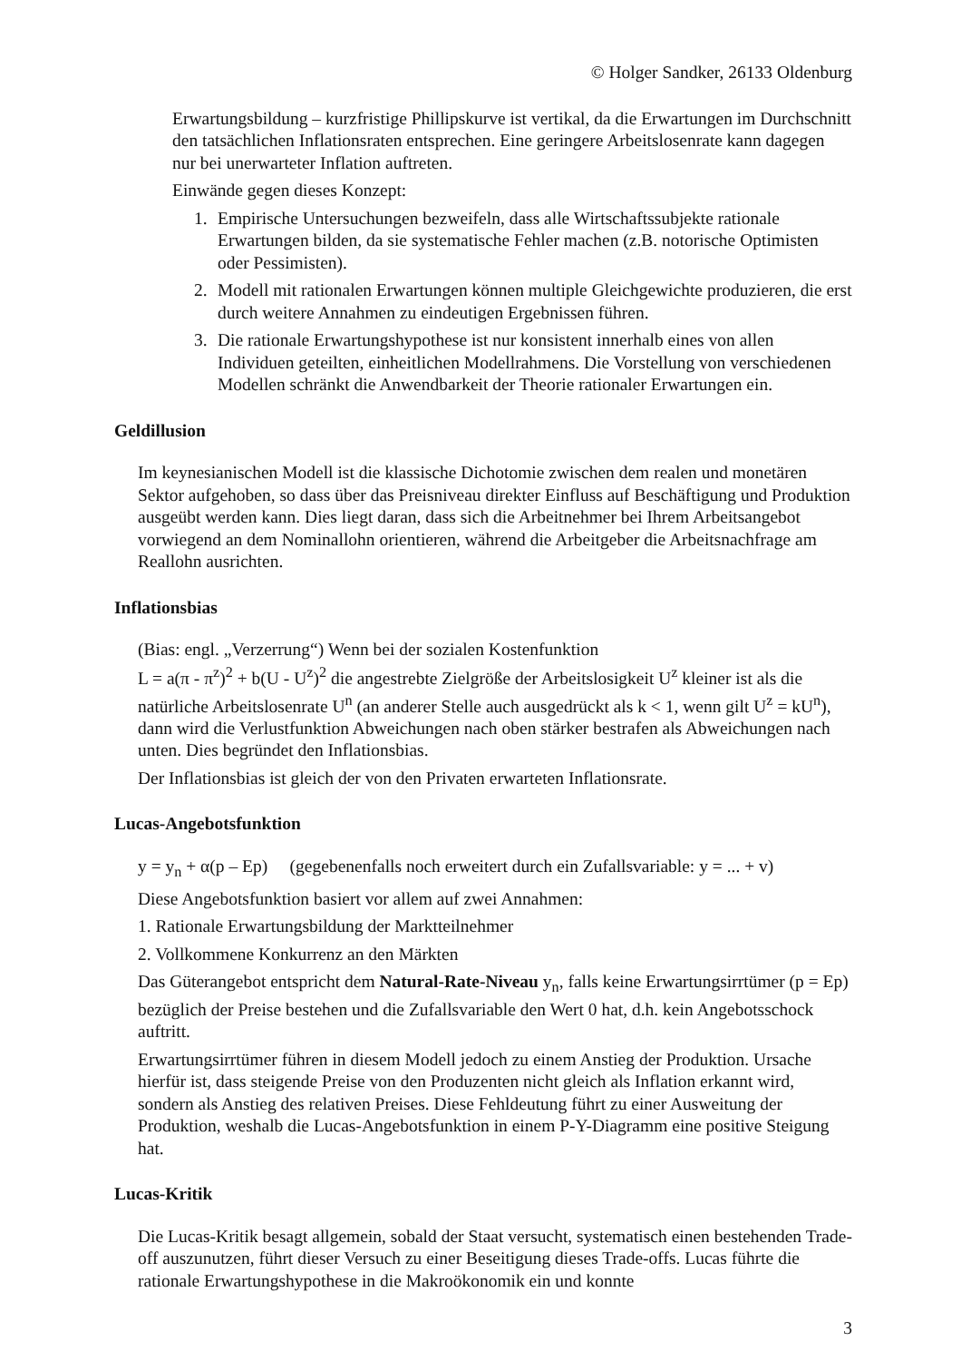© Holger Sandker, 26133 Oldenburg
Erwartungsbildung – kurzfristige Phillipskurve ist vertikal, da die Erwartungen im Durchschnitt den tatsächlichen Inflationsraten entsprechen. Eine geringere Arbeitslosenrate kann dagegen nur bei unerwarteter Inflation auftreten.
Einwände gegen dieses Konzept:
1. Empirische Untersuchungen bezweifeln, dass alle Wirtschaftssubjekte rationale Erwartungen bilden, da sie systematische Fehler machen (z.B. notorische Optimisten oder Pessimisten).
2. Modell mit rationalen Erwartungen können multiple Gleichgewichte produzieren, die erst durch weitere Annahmen zu eindeutigen Ergebnissen führen.
3. Die rationale Erwartungshypothese ist nur konsistent innerhalb eines von allen Individuen geteilten, einheitlichen Modellrahmens. Die Vorstellung von verschiedenen Modellen schränkt die Anwendbarkeit der Theorie rationaler Erwartungen ein.
Geldillusion
Im keynesianischen Modell ist die klassische Dichotomie zwischen dem realen und monetären Sektor aufgehoben, so dass über das Preisniveau direkter Einfluss auf Beschäftigung und Produktion ausgeübt werden kann. Dies liegt daran, dass sich die Arbeitnehmer bei Ihrem Arbeitsangebot vorwiegend an dem Nominallohn orientieren, während die Arbeitgeber die Arbeitsnachfrage am Reallohn ausrichten.
Inflationsbias
(Bias: engl. „Verzerrung“) Wenn bei der sozialen Kostenfunktion
L = a(π - π<sup>z</sup>)<sup>2</sup> + b(U - U<sup>z</sup>)<sup>2</sup> die angestrebte Zielgröße der Arbeitslosigkeit U<sup>z</sup> kleiner ist als die natürliche Arbeitslosenrate U<sup>n</sup> (an anderer Stelle auch ausgedrückt als k < 1, wenn gilt U<sup>z</sup> = kU<sup>n</sup>), dann wird die Verlustfunktion Abweichungen nach oben stärker bestrafen als Abweichungen nach unten. Dies begründet den Inflationsbias.
Der Inflationsbias ist gleich der von den Privaten erwarteten Inflationsrate.
Lucas-Angebotsfunktion
y = y<sub>n</sub> + α(p – Ep) (gegebenenfalls noch erweitert durch ein Zufallsvariable: y = ... + v)
Diese Angebotsfunktion basiert vor allem auf zwei Annahmen:
1. Rationale Erwartungsbildung der Marktteilnehmer
2. Vollkommene Konkurrenz an den Märkten
Das Güterangebot entspricht dem Natural-Rate-Niveau y<sub>n</sub>, falls keine Erwartungsirrtümer (p = Ep) bezüglich der Preise bestehen und die Zufallsvariable den Wert 0 hat, d.h. kein Angebotsschock auftritt.
Erwartungsirrtümer führen in diesem Modell jedoch zu einem Anstieg der Produktion. Ursache hierfür ist, dass steigende Preise von den Produzenten nicht gleich als Inflation erkannt wird, sondern als Anstieg des relativen Preises. Diese Fehldeutung führt zu einer Ausweitung der Produktion, weshalb die Lucas-Angebotsfunktion in einem P-Y-Diagramm eine positive Steigung hat.
Lucas-Kritik
Die Lucas-Kritik besagt allgemein, sobald der Staat versucht, systematisch einen bestehenden Trade-off auszunutzen, führt dieser Versuch zu einer Beseitigung dieses Trade-offs. Lucas führte die rationale Erwartungshypothese in die Makroökonomik ein und konnte
3